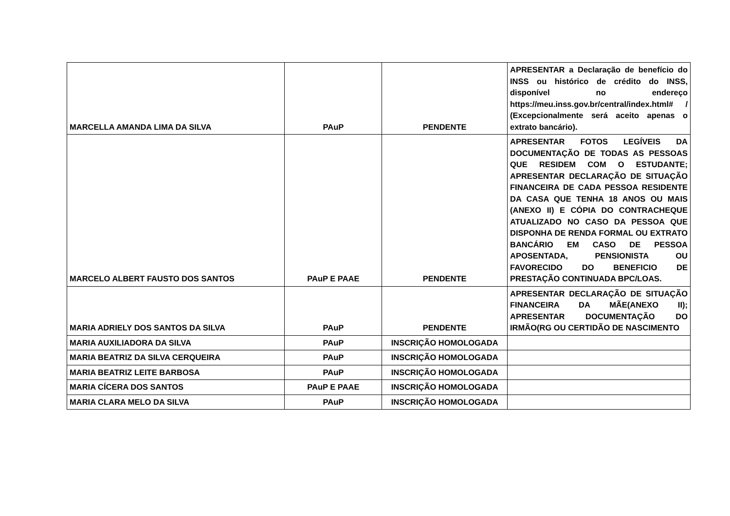| MARCELLA AMANDA LIMA DA SILVA | PAuP | PENDENTE | APRESENTAR a Declaração de benefício do INSS ou histórico de crédito do INSS, disponível no endereço https://meu.inss.gov.br/central/index.html# / (Excepcionalmente será aceito apenas o extrato bancário). |
| MARCELO ALBERT FAUSTO DOS SANTOS | PAuP E PAAE | PENDENTE | APRESENTAR FOTOS LEGÍVEIS DA DOCUMENTAÇÃO DE TODAS AS PESSOAS QUE RESIDEM COM O ESTUDANTE; APRESENTAR DECLARAÇÃO DE SITUAÇÃO FINANCEIRA DE CADA PESSOA RESIDENTE DA CASA QUE TENHA 18 ANOS OU MAIS (ANEXO II) E CÓPIA DO CONTRACHEQUE ATUALIZADO NO CASO DA PESSOA QUE DISPONHA DE RENDA FORMAL OU EXTRATO BANCÁRIO EM CASO DE PESSOA APOSENTADA, PENSIONISTA OU FAVORECIDO DO BENEFICIO DE PRESTAÇÃO CONTINUADA BPC/LOAS. |
| MARIA ADRIELY DOS SANTOS DA SILVA | PAuP | PENDENTE | APRESENTAR DECLARAÇÃO DE SITUAÇÃO FINANCEIRA DA MÃE(ANEXO II); APRESENTAR DOCUMENTAÇÃO DO IRMÃO(RG OU CERTIDÃO DE NASCIMENTO |
| MARIA AUXILIADORA DA SILVA | PAuP | INSCRIÇÃO HOMOLOGADA | |
| MARIA BEATRIZ DA SILVA CERQUEIRA | PAuP | INSCRIÇÃO HOMOLOGADA | |
| MARIA BEATRIZ LEITE BARBOSA | PAuP | INSCRIÇÃO HOMOLOGADA | |
| MARIA CÍCERA DOS SANTOS | PAuP E PAAE | INSCRIÇÃO HOMOLOGADA | |
| MARIA CLARA MELO DA SILVA | PAuP | INSCRIÇÃO HOMOLOGADA | |